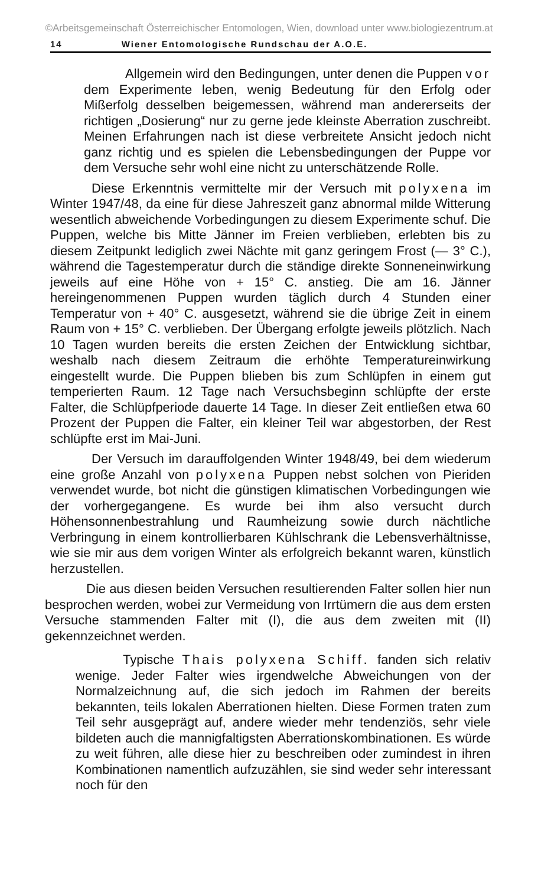©Arbeitsgemeinschaft Österreichischer Entomologen, Wien, download unter www.biologiezentrum.at
14 Wiener Entomologische Rundschau der A.O.E.
Allgemein wird den Bedingungen, unter denen die Puppen vor dem Experimente leben, wenig Bedeutung für den Erfolg oder Mißerfolg desselben beigemessen, während man andererseits der richtigen „Dosierung“ nur zu gerne jede kleinste Aberration zuschreibt. Meinen Erfahrungen nach ist diese verbreitete Ansicht jedoch nicht ganz richtig und es spielen die Lebensbedingungen der Puppe vor dem Versuche sehr wohl eine nicht zu unterschätzende Rolle.
Diese Erkenntnis vermittelte mir der Versuch mit polyxena im Winter 1947/48, da eine für diese Jahreszeit ganz abnormal milde Witterung wesentlich abweichende Vorbedingungen zu diesem Experimente schuf. Die Puppen, welche bis Mitte Jänner im Freien verblieben, erlebten bis zu diesem Zeitpunkt lediglich zwei Nächte mit ganz geringem Frost (— 3° C.), während die Tagestemperatur durch die ständige direkte Sonneneinwirkung jeweils auf eine Höhe von + 15° C. anstieg. Die am 16. Jänner hereingenommenen Puppen wurden täglich durch 4 Stunden einer Temperatur von + 40° C. ausgesetzt, während sie die übrige Zeit in einem Raum von + 15° C. verblieben. Der Übergang erfolgte jeweils plötzlich. Nach 10 Tagen wurden bereits die ersten Zeichen der Entwicklung sichtbar, weshalb nach diesem Zeitraum die erhöhte Temperatureinwirkung eingestellt wurde. Die Puppen blieben bis zum Schlüpfen in einem gut temperierten Raum. 12 Tage nach Versuchsbeginn schlüpfte der erste Falter, die Schlüpfperiode dauerte 14 Tage. In dieser Zeit entließen etwa 60 Prozent der Puppen die Falter, ein kleiner Teil war abgestorben, der Rest schlüpfte erst im Mai-Juni.
Der Versuch im darauffolgenden Winter 1948/49, bei dem wiederum eine große Anzahl von polyxena Puppen nebst solchen von Pieriden verwendet wurde, bot nicht die günstigen klimatischen Vorbedingungen wie der vorhergegangene. Es wurde bei ihm also versucht durch Höhensonnenbestrahlung und Raumheizung sowie durch nächtliche Verbringung in einem kontrollierbaren Kühlschrank die Lebensverhältnisse, wie sie mir aus dem vorigen Winter als erfolgreich bekannt waren, künstlich herzustellen.
Die aus diesen beiden Versuchen resultierenden Falter sollen hier nun besprochen werden, wobei zur Vermeidung von Irrtümern die aus dem ersten Versuche stammenden Falter mit (I), die aus dem zweiten mit (II) gekennzeichnet werden.
Typische Thais polyxena Schiff. fanden sich relativ wenige. Jeder Falter wies irgendwelche Abweichungen von der Normalzeichnung auf, die sich jedoch im Rahmen der bereits bekannten, teils lokalen Aberrationen hielten. Diese Formen traten zum Teil sehr ausgeprägt auf, andere wieder mehr tendenziös, sehr viele bildeten auch die mannigfaltigsten Aberrationskombinationen. Es würde zu weit führen, alle diese hier zu beschreiben oder zumindest in ihren Kombinationen namentlich aufzuzählen, sie sind weder sehr interessant noch für den